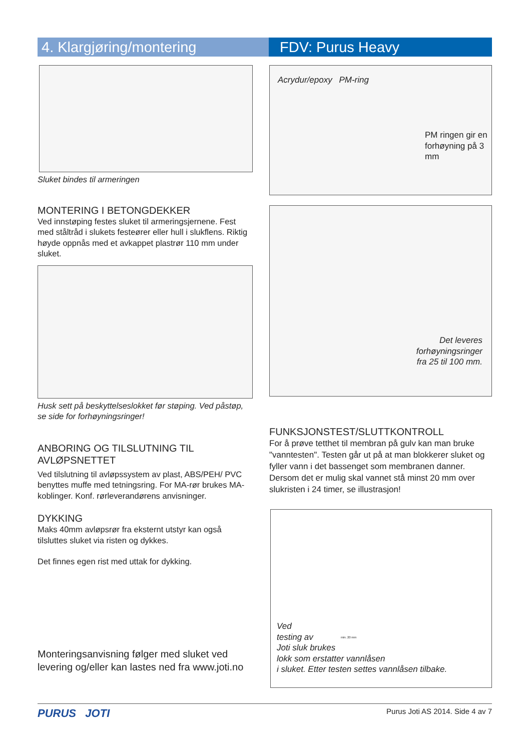4. Klargjøring/montering FDV: Purus Heavy
Sluket bindes til armeringen
MONTERING I BETONGDEKKER
Ved innstøping festes sluket til armeringsjernene. Fest med ståltråd i slukets festeører eller hull i slukflens. Riktig høyde oppnås med et avkappet plastrør 110 mm under sluket.
Husk sett på beskyttelseslokket før støping. Ved påstøp, se side for forhøyningsringer!
ANBORING OG TILSLUTNING TIL AVLØPSNETTET
Ved tilslutning til avløpssystem av plast, ABS/PEH/ PVC benyttes muffe med tetningsring. For MA-rør brukes MA-koblinger. Konf. rørleverandørens anvisninger.
DYKKING
Maks 40mm avløpsrør fra eksternt utstyr kan også tilsluttes sluket via risten og dykkes.
Det finnes egen rist med uttak for dykking.
Monteringsanvisning følger med sluket ved levering og/eller kan lastes ned fra www.joti.no
Acrydur/epoxy PM-ring
PM ringen gir en forhøyning på 3 mm
Det leveres
forhøyningsringer
fra 25 til 100 mm.
FUNKSJONSTEST/SLUTTKONTROLL
For å prøve tetthet til membran på gulv kan man bruke "vanntesten". Testen går ut på at man blokkerer sluket og fyller vann i det bassenget som membranen danner. Dersom det er mulig skal vannet stå minst 20 mm over slukristen i 24 timer, se illustrasjon!
min. 20 mm
Ved
testing av
Joti sluk brukes
lokk som erstatter vannlåsen
i sluket. Etter testen settes vannlåsen tilbake.
PURUS JOTI Purus Joti AS 2014. Side 4 av 7